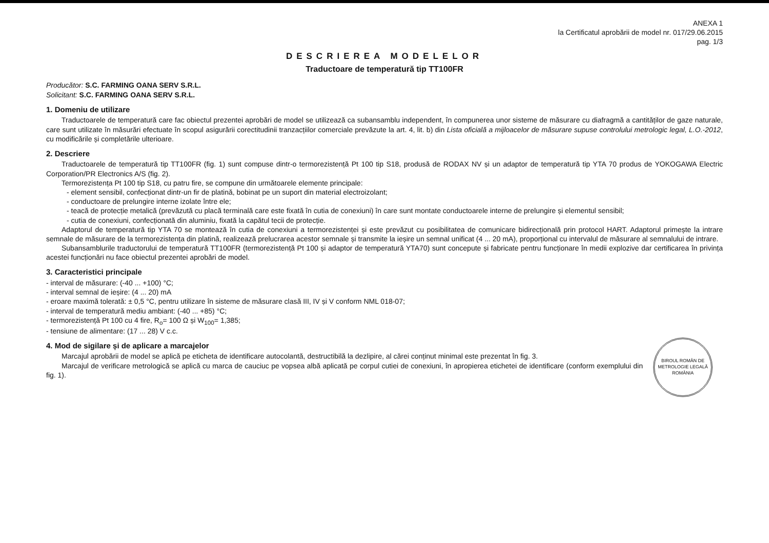ANEXA 1
la Certificatul aprobării de model nr. 017/29.06.2015
pag. 1/3
DESCRIEREA MODELELOR
Traductoare de temperatură tip TT100FR
Producător: S.C. FARMING OANA SERV S.R.L.
Solicitant: S.C. FARMING OANA SERV S.R.L.
1. Domeniu de utilizare
Traductoarele de temperatură care fac obiectul prezentei aprobări de model se utilizează ca subansamblu independent, în compunerea unor sisteme de măsurare cu diafragmă a cantităților de gaze naturale, care sunt utilizate în măsurări efectuate în scopul asigurării corectitudinii tranzacțiilor comerciale prevăzute la art. 4, lit. b) din Lista oficială a mijloacelor de măsurare supuse controlului metrologic legal, L.O.-2012, cu modificările și completările ulterioare.
2. Descriere
Traductoarele de temperatură tip TT100FR (fig. 1) sunt compuse dintr-o termorezistență Pt 100 tip S18, produsă de RODAX NV și un adaptor de temperatură tip YTA 70 produs de YOKOGAWA Electric Corporation/PR Electronics A/S (fig. 2).
Termorezistența Pt 100 tip S18, cu patru fire, se compune din următoarele elemente principale:
- element sensibil, confecționat dintr-un fir de platină, bobinat pe un suport din material electroizolant;
- conductoare de prelungire interne izolate între ele;
- teacă de protecție metalică (prevăzută cu placă terminală care este fixată în cutia de conexiuni) în care sunt montate conductoarele interne de prelungire și elementul sensibil;
- cutia de conexiuni, confecționată din aluminiu, fixată la capătul tecii de protecție.
Adaptorul de temperatură tip YTA 70 se montează în cutia de conexiuni a termorezistenței și este prevăzut cu posibilitatea de comunicare bidirecțională prin protocol HART. Adaptorul primește la intrare semnale de măsurare de la termorezistența din platină, realizează prelucrarea acestor semnale și transmite la ieșire un semnal unificat (4 ... 20 mA), proporțional cu intervalul de măsurare al semnalului de intrare.
Subansamblurile traductorului de temperatură TT100FR (termorezistență Pt 100 și adaptor de temperatură YTA70) sunt concepute și fabricate pentru funcționare în medii explozive dar certificarea în privința acestei funcționări nu face obiectul prezentei aprobări de model.
3. Caracteristici principale
- interval de măsurare: (-40 ... +100) °C;
- interval semnal de ieșire: (4 ... 20) mA
- eroare maximă tolerată: ± 0,5 °C, pentru utilizare în sisteme de măsurare clasă III, IV și V conform NML 018-07;
- interval de temperatură mediu ambiant: (-40 ... +85) °C;
- termorezistență Pt 100 cu 4 fire, R<sub>o</sub>= 100 Ω și W<sub>100</sub>= 1,385;
- tensiune de alimentare: (17 ... 28) V c.c.
BIROUL ROMÂN DE METROLOGIE LEGALĂ ROMÂNIA
4. Mod de sigilare și de aplicare a marcajelor
Marcajul aprobării de model se aplică pe eticheta de identificare autocolantă, destructibilă la dezlipire, al cărei conținut minimal este prezentat în fig. 3.
Marcajul de verificare metrologică se aplică cu marca de cauciuc pe vopsea albă aplicată pe corpul cutiei de conexiuni, în apropierea etichetei de identificare (conform exemplului din fig. 1).